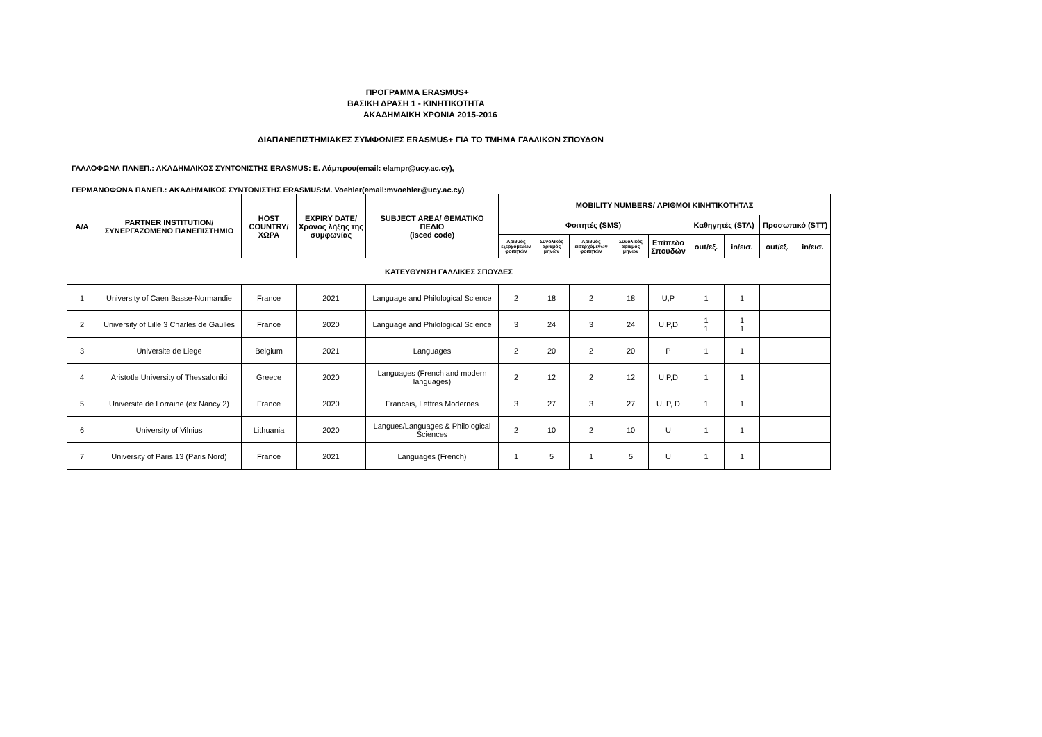ΠΡΟΓΡΑΜΜΑ ERASMUS+
ΒΑΣΙΚΗ ΔΡΑΣΗ 1 - ΚΙΝΗΤΙΚΟΤΗΤΑ
ΑΚΑΔΗΜΑΙΚΗ ΧΡΟΝΙΑ 2015-2016
ΔΙΑΠΑΝΕΠΙΣΤΗΜΙΑΚΕΣ ΣΥΜΦΩΝΙΕΣ ERASMUS+ ΓΙΑ ΤΟ ΤΜΗΜΑ ΓΑΛΛΙΚΩΝ ΣΠΟΥΔΩΝ
ΓΑΛΛΟΦΩΝΑ ΠΑΝΕΠ.: ΑΚΑΔΗΜΑΙΚΟΣ ΣΥΝΤΟΝΙΣΤΗΣ ERASMUS: Ε. Λάμπρου(email: elampr@ucy.ac.cy),
ΓΕΡΜΑΝΟΦΩΝΑ ΠΑΝΕΠ.: ΑΚΑΔΗΜΑΙΚΟΣ ΣΥΝΤΟΝΙΣΤΗΣ ERASMUS:M. Voehler(email:mvoehler@ucy.ac.cy)
| Α/Α | PARTNER INSTITUTION/ ΣΥΝΕΡΓΑΖΟΜΕΝΟ ΠΑΝΕΠΙΣΤΗΜΙΟ | HOST COUNTRY/ ΧΩΡΑ | EXPIRY DATE/ Χρόνος λήξης της συμφωνίας | SUBJECT AREA/ ΘΕΜΑΤΙΚΟ ΠΕΔΙΟ (isced code) | MOBILITY NUMBERS/ ΑΡΙΘΜΟΙ ΚΙΝΗΤΙΚΟΤΗΤΑΣ | | | | | | | | |
| --- | --- | --- | --- | --- | --- | --- | --- | --- | --- | --- | --- | --- | --- |
| | | | | | Φοιτητές (SMS) | | | | | Καθηγητές (STA) | | Προσωπικό (STT) | |
| | | | | | Αριθμός εξερχόμενων φοιτητών | Συνολικός αριθμός μηνών | Αριθμός εισερχόμενων φοιτητών | Συνολικός αριθμός μηνών | Επίπεδο Σπουδών | out/εξ. | in/εισ. | out/εξ. | in/εισ. |
| ΚΑΤΕΥΘΥΝΣΗ ΓΑΛΛΙΚΕΣ ΣΠΟΥΔΕΣ | | | | | | | | | | | | | |
| 1 | University of Caen Basse-Normandie | France | 2021 | Language and Philological Science | 2 | 18 | 2 | 18 | U,P | 1 | 1 | | |
| 2 | University of Lille 3 Charles de Gaulles | France | 2020 | Language and Philological Science | 3 | 24 | 3 | 24 | U,P,D | 1 1 | 1 1 | | |
| 3 | Universite de Liege | Belgium | 2021 | Languages | 2 | 20 | 2 | 20 | P | 1 | 1 | | |
| 4 | Aristotle University of Thessaloniki | Greece | 2020 | Languages (French and modern languages) | 2 | 12 | 2 | 12 | U,P,D | 1 | 1 | | |
| 5 | Universite de Lorraine (ex Nancy 2) | France | 2020 | Francais, Lettres Modernes | 3 | 27 | 3 | 27 | U, P, D | 1 | 1 | | |
| 6 | University of Vilnius | Lithuania | 2020 | Langues/Languages & Philological Sciences | 2 | 10 | 2 | 10 | U | 1 | 1 | | |
| 7 | University of Paris 13 (Paris Nord) | France | 2021 | Languages (French) | 1 | 5 | 1 | 5 | U | 1 | 1 | | |